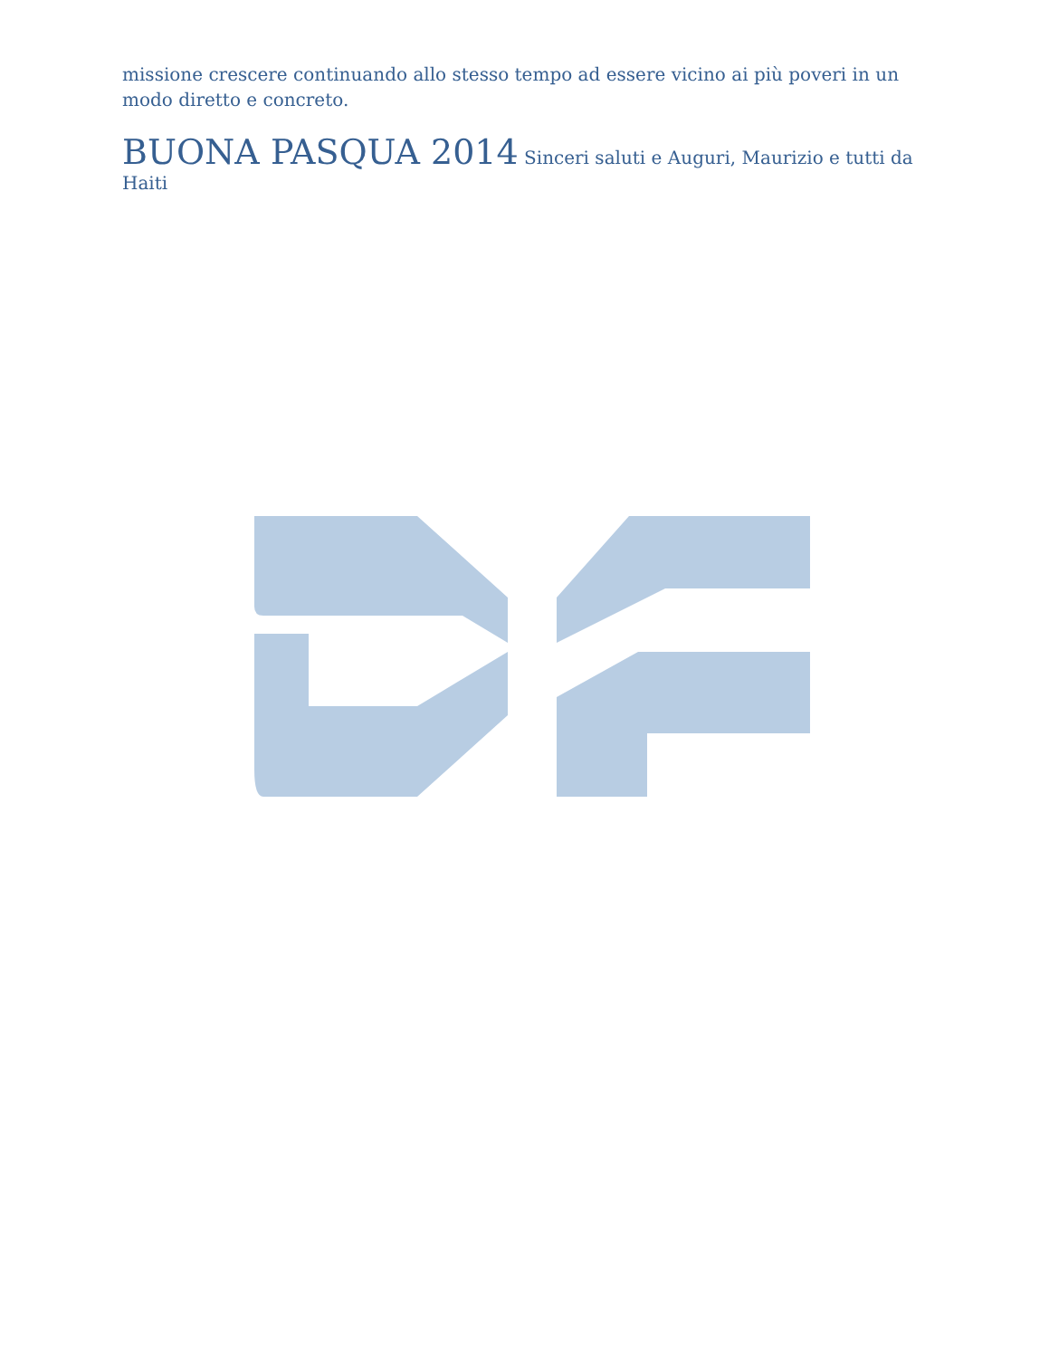missione crescere continuando allo stesso tempo ad essere vicino ai più poveri in un modo diretto e concreto.
BUONA PASQUA 2014 Sinceri saluti e Auguri, Maurizio e tutti da Haiti